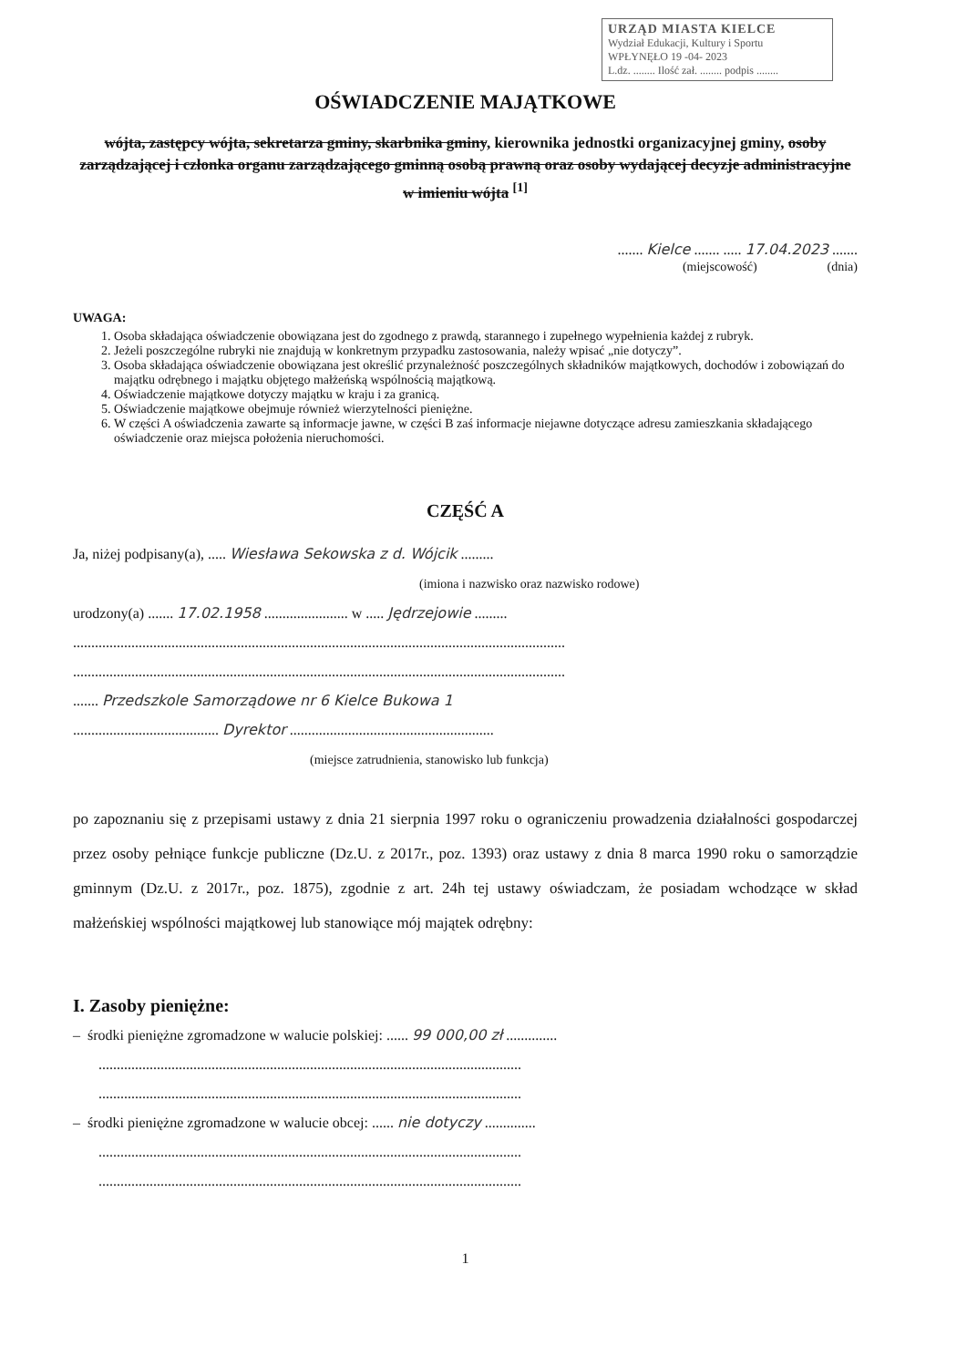URZĄD MIASTA KIELCE
Wydział Edukacji, Kultury i Sportu
WPŁYNĘŁO 19 -04- 2023
L.dz. ........ Ilość zał. ........ podpis ........
OŚWIADCZENIE MAJĄTKOWE
wójta, zastępcy wójta, sekretarza gminy, skarbnika gminy, kierownika jednostki organizacyjnej gminy, osoby zarządzającej i członka organu zarządzającego gminną osobą prawną oraz osoby wydającej decyzje administracyjne w imieniu wójta <sup>[1]</sup>
....... Kielce ....... ..... 17.04.2023 .......
(miejscowość) (dnia)
UWAGA:
1. Osoba składająca oświadczenie obowiązana jest do zgodnego z prawdą, starannego i zupełnego wypełnienia każdej z rubryk.
2. Jeżeli poszczególne rubryki nie znajdują w konkretnym przypadku zastosowania, należy wpisać „nie dotyczy”.
3. Osoba składająca oświadczenie obowiązana jest określić przynależność poszczególnych składników majątkowych, dochodów i zobowiązań do majątku odrębnego i majątku objętego małżeńską wspólnością majątkową.
4. Oświadczenie majątkowe dotyczy majątku w kraju i za granicą.
5. Oświadczenie majątkowe obejmuje również wierzytelności pieniężne.
6. W części A oświadczenia zawarte są informacje jawne, w części B zaś informacje niejawne dotyczące adresu zamieszkania składającego oświadczenie oraz miejsca położenia nieruchomości.
CZĘŚĆ A
Ja, niżej podpisany(a), ..... Wiesława Sekowska z d. Wójcik .........
(imiona i nazwisko oraz nazwisko rodowe)
urodzony(a) ....... 17.02.1958 ....................... w ..... Jędrzejowie .........
.......................................................................................................................................
.......................................................................................................................................
....... Przedszkole Samorządowe nr 6 Kielce Bukowa 1
........................................ Dyrektor ........................................................
(miejsce zatrudnienia, stanowisko lub funkcja)
po zapoznaniu się z przepisami ustawy z dnia 21 sierpnia 1997 roku o ograniczeniu prowadzenia działalności gospodarczej przez osoby pełniące funkcje publiczne (Dz.U. z 2017r., poz. 1393) oraz ustawy z dnia 8 marca 1990 roku o samorządzie gminnym (Dz.U. z 2017r., poz. 1875), zgodnie z art. 24h tej ustawy oświadczam, że posiadam wchodzące w skład małżeńskiej wspólności majątkowej lub stanowiące mój majątek odrębny:
I. Zasoby pieniężne:
– środki pieniężne zgromadzone w walucie polskiej: ...... 99 000,00 zł ..............
....................................................................................................................
....................................................................................................................
– środki pieniężne zgromadzone w walucie obcej: ...... nie dotyczy ..............
....................................................................................................................
....................................................................................................................
1